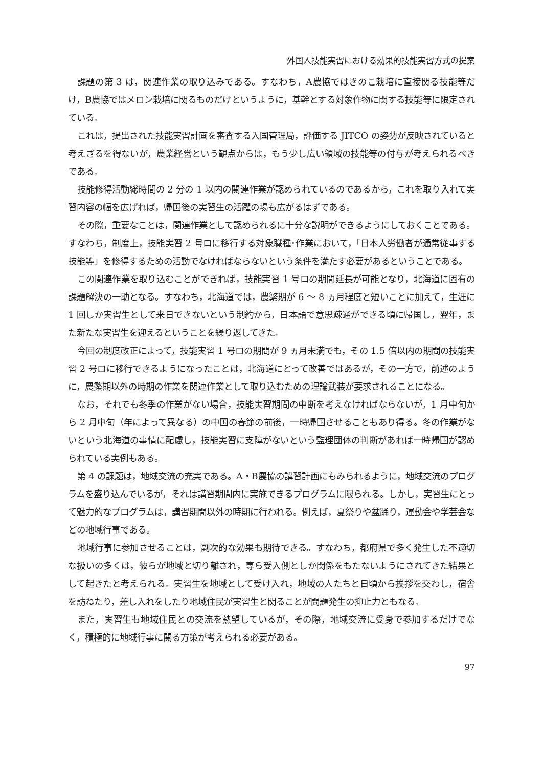外国人技能実習における効果的技能実習方式の提案
課題の第 3 は，関連作業の取り込みである。すなわち，A農協ではきのこ栽培に直接関る技能等だけ，B農協ではメロン栽培に関るものだけというように，基幹とする対象作物に関する技能等に限定されている。
これは，提出された技能実習計画を審査する入国管理局，評価する JITCO の姿勢が反映されていると考えざるを得ないが，農業経営という観点からは，もう少し広い領域の技能等の付与が考えられるべきである。
技能修得活動総時間の 2 分の 1 以内の関連作業が認められているのであるから，これを取り入れて実習内容の幅を広げれば，帰国後の実習生の活躍の場も広がるはずである。
その際，重要なことは，関連作業として認められるに十分な説明ができるようにしておくことである。すなわち，制度上，技能実習 2 号ロに移行する対象職種･作業において，「日本人労働者が通常従事する技能等」を修得するための活動でなければならないという条件を満たす必要があるということである。
この関連作業を取り込むことができれば，技能実習 1 号ロの期間延長が可能となり，北海道に固有の課題解決の一助となる。すなわち，北海道では，農繁期が 6 〜 8 ヵ月程度と短いことに加えて，生涯に 1 回しか実習生として来日できないという制約から，日本語で意思疎通ができる頃に帰国し，翌年，また新たな実習生を迎えるということを繰り返してきた。
今回の制度改正によって，技能実習 1 号ロの期間が 9 ヵ月未満でも，その 1.5 倍以内の期間の技能実習 2 号ロに移行できるようになったことは，北海道にとって改善ではあるが，その一方で，前述のように，農繁期以外の時期の作業を関連作業として取り込むための理論武装が要求されることになる。
なお，それでも冬季の作業がない場合，技能実習期間の中断を考えなければならないが，1 月中旬から 2 月中旬（年によって異なる）の中国の春節の前後，一時帰国させることもあり得る。冬の作業がないという北海道の事情に配慮し，技能実習に支障がないという監理団体の判断があれば一時帰国が認められている実例もある。
第 4 の課題は，地域交流の充実である。A・B農協の講習計画にもみられるように，地域交流のプログラムを盛り込んでいるが，それは講習期間内に実施できるプログラムに限られる。しかし，実習生にとって魅力的なプログラムは，講習期間以外の時期に行われる。例えば，夏祭りや盆踊り，運動会や学芸会などの地域行事である。
地域行事に参加させることは，副次的な効果も期待できる。すなわち，都府県で多く発生した不適切な扱いの多くは，彼らが地域と切り離され，専ら受入側としか関係をもたないようにされてきた結果として起きたと考えられる。実習生を地域として受け入れ，地域の人たちと日頃から挨拶を交わし，宿舎を訪ねたり，差し入れをしたり地域住民が実習生と関ることが問題発生の抑止力ともなる。
また，実習生も地域住民との交流を熱望しているが，その際，地域交流に受身で参加するだけでなく，積極的に地域行事に関る方策が考えられる必要がある。
97